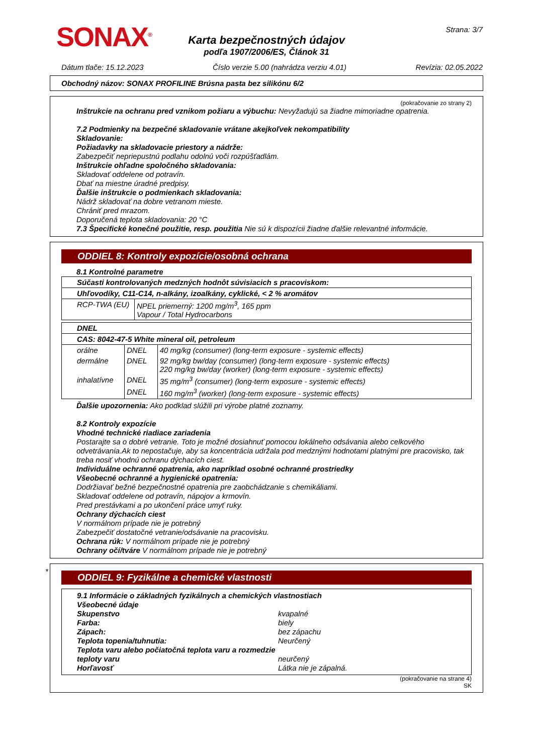SONAX<sup>®</sup> Strana: 3/7
Karta bezpečnostných údajov
podľa 1907/2006/ES, Článok 31
Dátum tlače: 15.12.2023 Číslo verzie 5.00 (nahrádza verziu 4.01) Revízia: 02.05.2022
Obchodný názov: SONAX PROFILINE Brúsna pasta bez silikónu 6/2
(pokračovanie zo strany 2)
Inštrukcie na ochranu pred vznikom požiaru a výbuchu: Nevyžadujú sa žiadne mimoriadne opatrenia.
7.2 Podmienky na bezpečné skladovanie vrátane akejkoľvek nekompatibility
Skladovanie:
Požiadavky na skladovacie priestory a nádrže:
Zabezpečiť nepriepustnú podlahu odolnú voči rozpúšťadlám.
Inštrukcie ohľadne spoločného skladovania:
Skladovať oddelene od potravín.
Dbať na miestne úradné predpisy.
Ďalšie inštrukcie o podmienkach skladovania:
Nádrž skladovať na dobre vetranom mieste.
Chrániť pred mrazom.
Doporučená teplota skladovania: 20 °C
7.3 Špecifické konečné použitie, resp. použitia Nie sú k dispozícii žiadne ďalšie relevantné informácie.
ODDIEL 8: Kontroly expozície/osobná ochrana
8.1 Kontrolné parametre
| Súčasti kontrolovaných medzných hodnôt súvisiacich s pracoviskom: | |
| Uhľovodíky, C11-C14, n-alkány, izoalkány, cyklické, < 2 % aromátov | |
| RCP-TWA (EU) | NPEL priemerný: 1200 mg/m<sup>3</sup>, 165 ppm Vapour / Total Hydrocarbons |
| DNEL | | |
| CAS: 8042-47-5 White mineral oil, petroleum | | |
| orálne | DNEL | 40 mg/kg (consumer) (long-term exposure - systemic effects) |
| dermálne | DNEL | 92 mg/kg bw/day (consumer) (long-term exposure - systemic effects) 220 mg/kg bw/day (worker) (long-term exposure - systemic effects) |
| inhalatívne | DNEL | 35 mg/m<sup>3</sup> (consumer) (long-term exposure - systemic effects) |
| | DNEL | 160 mg/m<sup>3</sup> (worker) (long-term exposure - systemic effects) |
Ďalšie upozornenia: Ako podklad slúžili pri výrobe platné zoznamy.
8.2 Kontroly expozície
Vhodné technické riadiace zariadenia
Postarajte sa o dobré vetranie. Toto je možné dosiahnuť pomocou lokálneho odsávania alebo celkového odvetrávania.Ak to nepostačuje, aby sa koncentrácia udržala pod medznými hodnotami platnými pre pracovisko, tak treba nosiť vhodnú ochranu dýchacích ciest.
Individuálne ochranné opatrenia, ako napríklad osobné ochranné prostriedky
Všeobecné ochranné a hygienické opatrenia:
Dodržiavať bežné bezpečnostné opatrenia pre zaobchádzanie s chemikáliami.
Skladovať oddelene od potravín, nápojov a krmovín.
Pred prestávkami a po ukončení práce umyť ruky.
Ochrany dýchacích ciest
V normálnom prípade nie je potrebný
Zabezpečiť dostatočné vetranie/odsávanie na pracovisku.
Ochrana rúk: V normálnom prípade nie je potrebný
Ochrany očí/tváre V normálnom prípade nie je potrebný
*
ODDIEL 9: Fyzikálne a chemické vlastnosti
9.1 Informácie o základných fyzikálnych a chemických vlastnostiach
Všeobecné údaje
Skupenstvo kvapalné
Farba: biely
Zápach: bez zápachu
Teplota topenia/tuhnutia: Neurčený
Teplota varu alebo počiatočná teplota varu a rozmedzie teploty varu
neurčený
Horľavosť Látka nie je zápalná.
(pokračovanie na strane 4)
SK